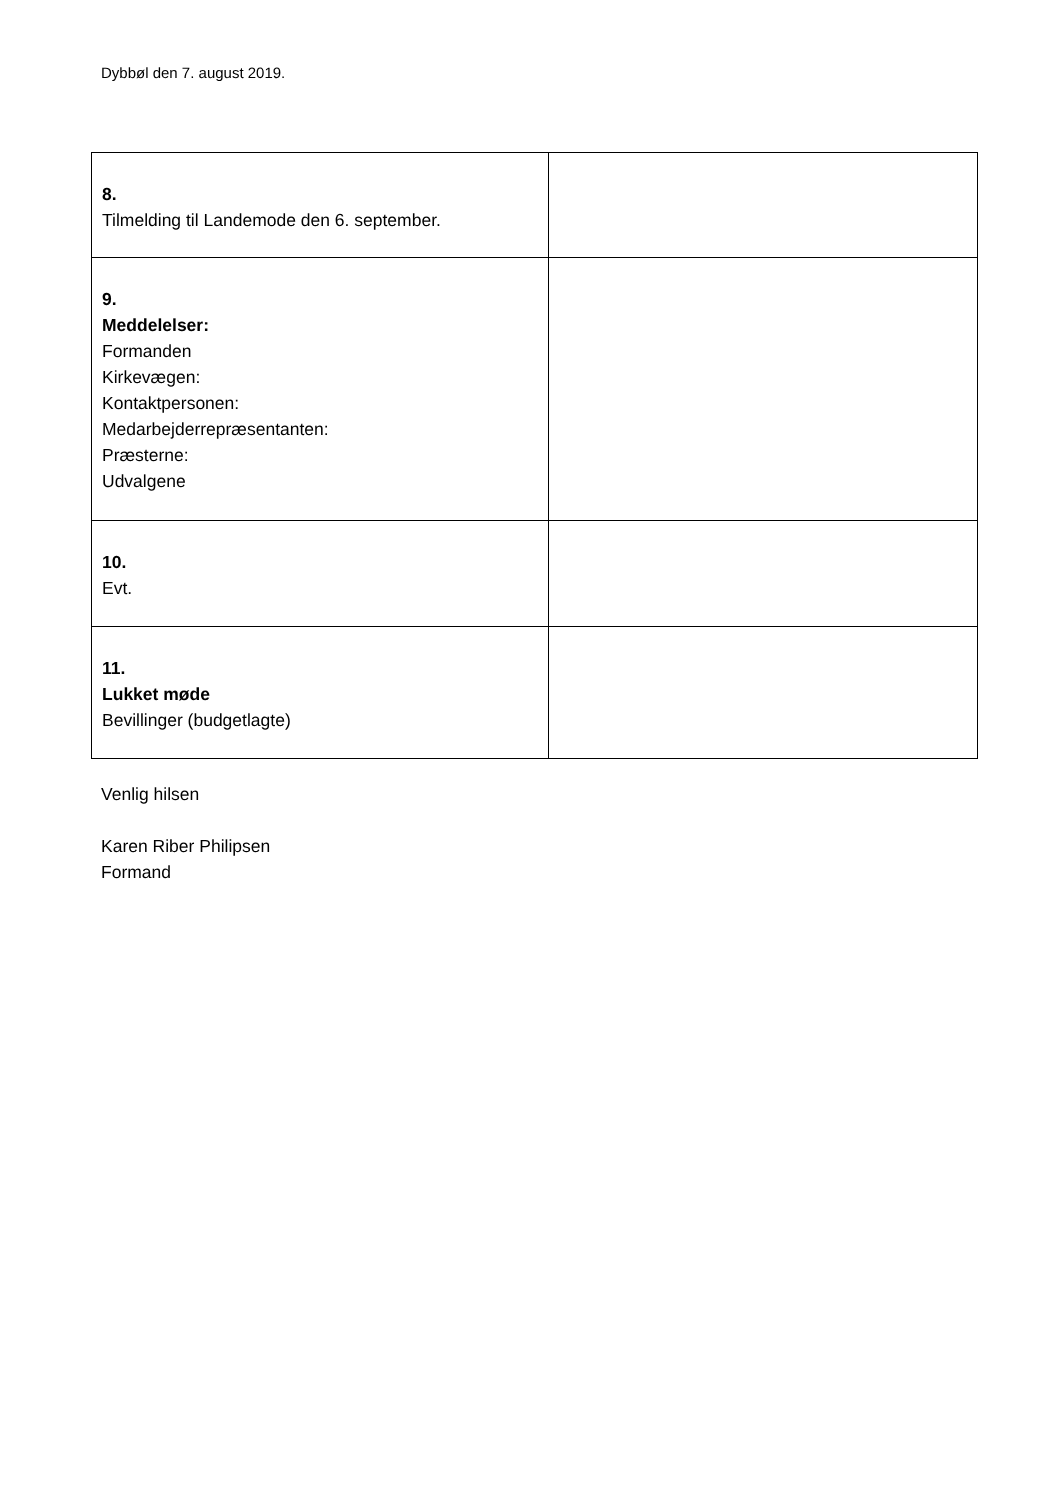Dybbøl den 7. august 2019.
| 8. Tilmelding til Landemode den 6. september. | |
| 9. Meddelelser: Formanden Kirkevægen: Kontaktpersonen: Medarbejderrepræsentanten: Præsterne: Udvalgene | |
| 10. Evt. | |
| 11. Lukket møde Bevillinger (budgetlagte) | |
Venlig hilsen
Karen Riber Philipsen
Formand